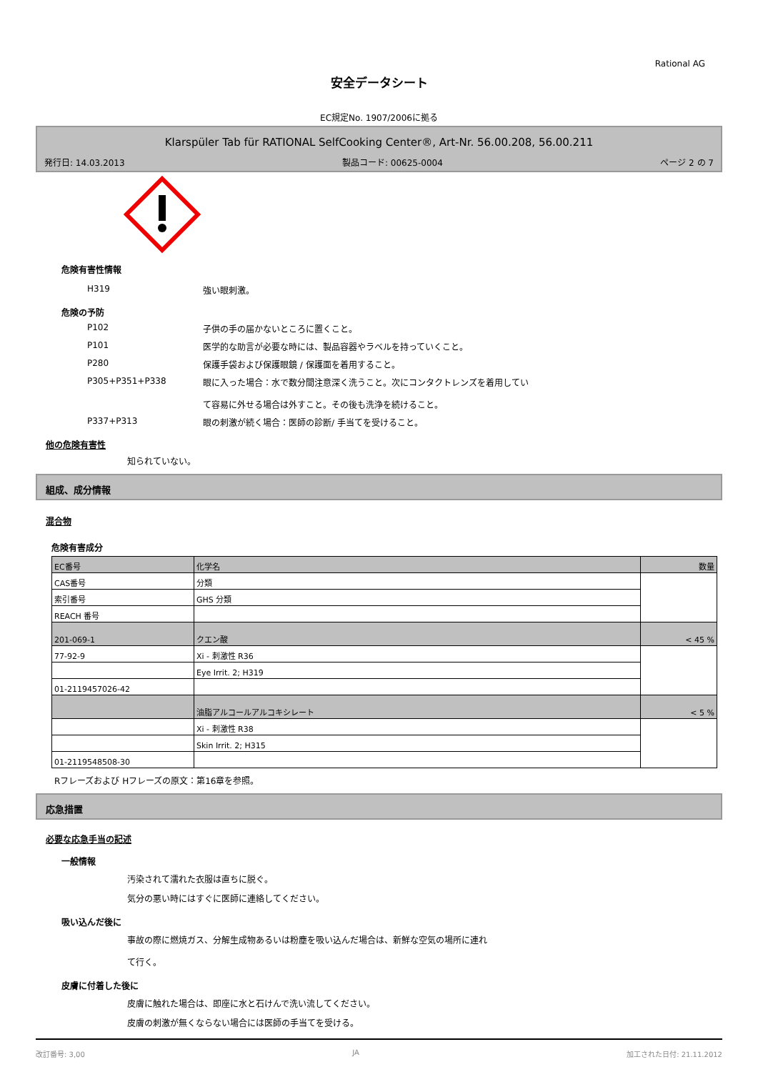Rational AG
安全データシート
EC規定No. 1907/2006に拠る
Klarspüler Tab für RATIONAL SelfCooking Center®, Art-Nr. 56.00.208, 56.00.211
発行日: 14.03.2013 製品コード: 00625-0004 ページ 2 の 7
危険有害性情報
H319 強い眼刺激。
危険の予防
P102 子供の手の届かないところに置くこと。
P101 医学的な助言が必要な時には、製品容器やラベルを持っていくこと。
P280 保護手袋および保護眼鏡 / 保護面を着用すること。
P305+P351+P338 眼に入った場合：水で数分間注意深く洗うこと。次にコンタクトレンズを着用してい
て容易に外せる場合は外すこと。その後も洗浄を続けること。
P337+P313 眼の刺激が続く場合：医師の診断/ 手当てを受けること。
他の危険有害性
知られていない。
組成、成分情報
混合物
危険有害成分
| EC番号 | 化学名 | 数量 |
| CAS番号 | 分類 | |
| 索引番号 | GHS 分類 | |
| REACH 番号 | | |
| 201-069-1 | クエン酸 | < 45 % |
| 77-92-9 | Xi - 刺激性 R36 | |
| | Eye Irrit. 2; H319 | |
| 01-2119457026-42 | | |
| | 油脂アルコールアルコキシレート | < 5 % |
| | Xi - 刺激性 R38 | |
| | Skin Irrit. 2; H315 | |
| 01-2119548508-30 | | |
Rフレーズおよび Hフレーズの原文：第16章を参照。
応急措置
必要な応急手当の記述
一般情報
汚染されて濡れた衣服は直ちに脱ぐ。
気分の悪い時にはすぐに医師に連絡してください。
吸い込んだ後に
事故の際に燃焼ガス、分解生成物あるいは粉塵を吸い込んだ場合は、新鮮な空気の場所に連れ
て行く。
皮膚に付着した後に
皮膚に触れた場合は、即座に水と石けんで洗い流してください。
皮膚の刺激が無くならない場合には医師の手当てを受ける。
改訂番号: 3,00 JA 加工された日付: 21.11.2012